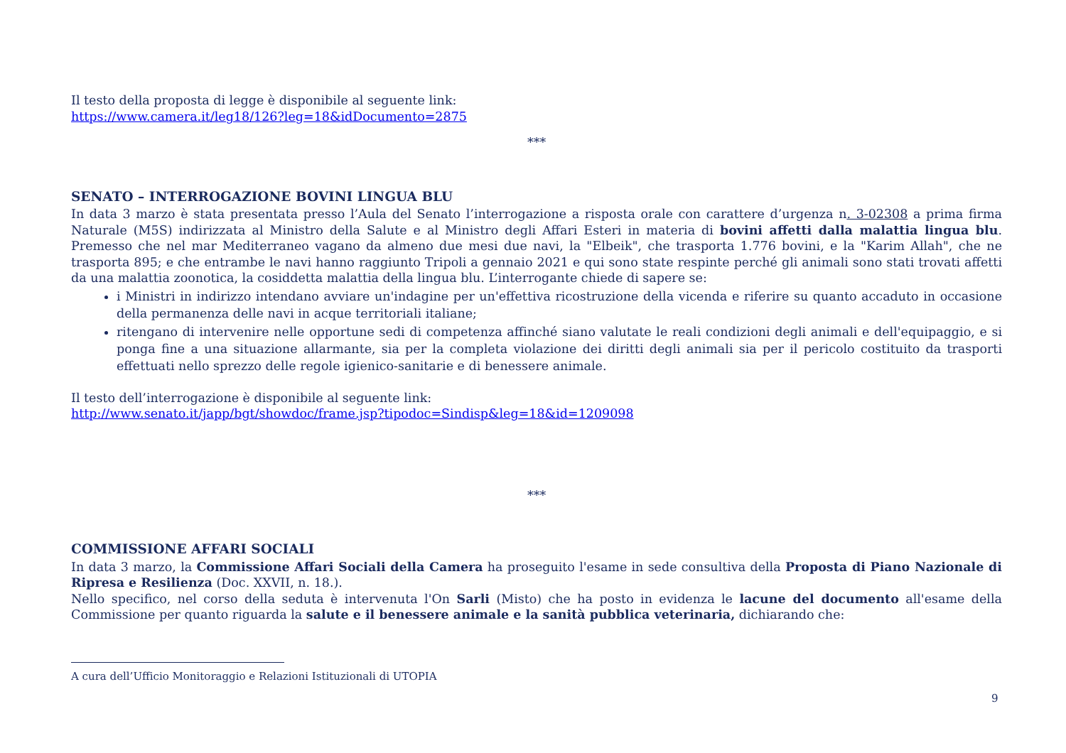Il testo della proposta di legge è disponibile al seguente link:
https://www.camera.it/leg18/126?leg=18&idDocumento=2875
***
SENATO – INTERROGAZIONE BOVINI LINGUA BLU
In data 3 marzo è stata presentata presso l’Aula del Senato l’interrogazione a risposta orale con carattere d’urgenza n. 3-02308 a prima firma Naturale (M5S) indirizzata al Ministro della Salute e al Ministro degli Affari Esteri in materia di bovini affetti dalla malattia lingua blu. Premesso che nel mar Mediterraneo vagano da almeno due mesi due navi, la "Elbeik", che trasporta 1.776 bovini, e la "Karim Allah", che ne trasporta 895; e che entrambe le navi hanno raggiunto Tripoli a gennaio 2021 e qui sono state respinte perché gli animali sono stati trovati affetti da una malattia zoonotica, la cosiddetta malattia della lingua blu. L’interrogante chiede di sapere se:
i Ministri in indirizzo intendano avviare un'indagine per un'effettiva ricostruzione della vicenda e riferire su quanto accaduto in occasione della permanenza delle navi in acque territoriali italiane;
ritengano di intervenire nelle opportune sedi di competenza affinché siano valutate le reali condizioni degli animali e dell'equipaggio, e si ponga fine a una situazione allarmante, sia per la completa violazione dei diritti degli animali sia per il pericolo costituito da trasporti effettuati nello sprezzo delle regole igienico-sanitarie e di benessere animale.
Il testo dell’interrogazione è disponibile al seguente link:
http://www.senato.it/japp/bgt/showdoc/frame.jsp?tipodoc=Sindisp&leg=18&id=1209098
***
COMMISSIONE AFFARI SOCIALI
In data 3 marzo, la Commissione Affari Sociali della Camera ha proseguito l'esame in sede consultiva della Proposta di Piano Nazionale di Ripresa e Resilienza (Doc. XXVII, n. 18.).
Nello specifico, nel corso della seduta è intervenuta l'On Sarli (Misto) che ha posto in evidenza le lacune del documento all'esame della Commissione per quanto riguarda la salute e il benessere animale e la sanità pubblica veterinaria, dichiarando che:
A cura dell’Ufficio Monitoraggio e Relazioni Istituzionali di UTOPIA
9